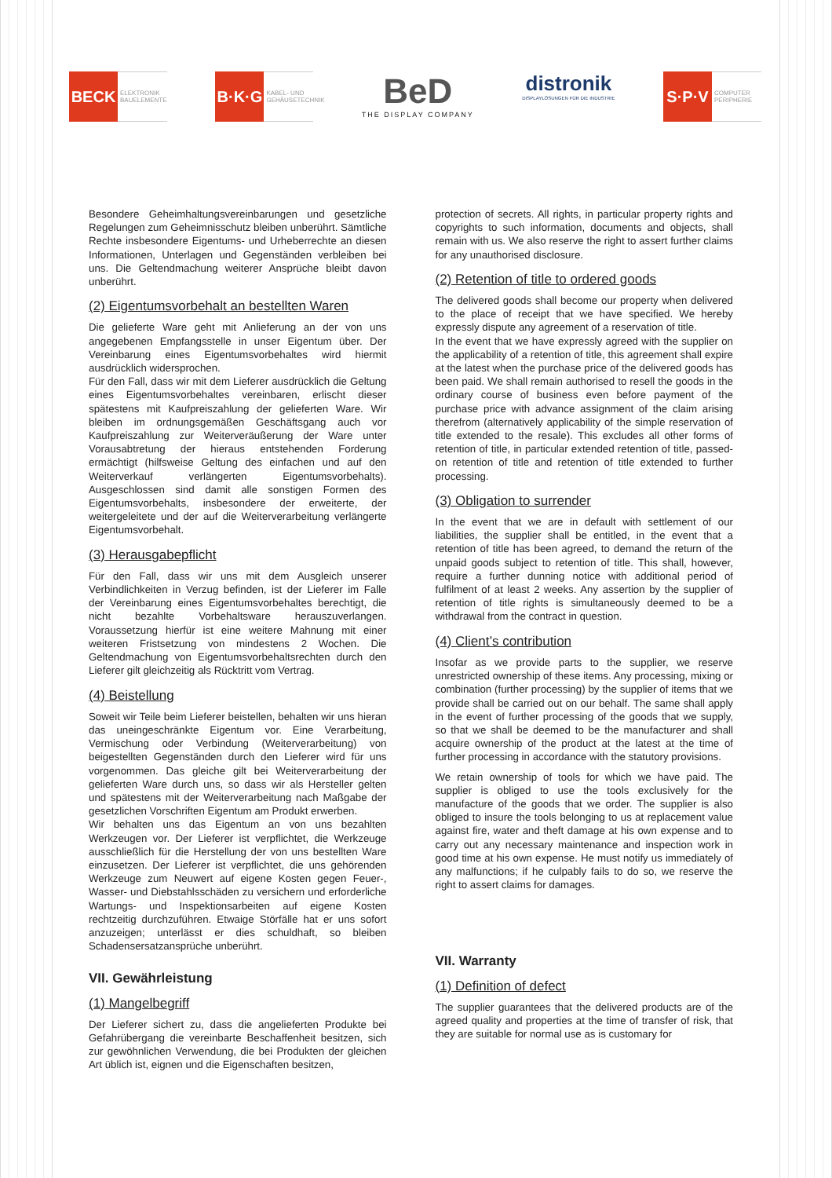BECK
ELEKTRONIK BAUELEMENTE
B·K·G
KABEL- UND GEHÄUSETECHNIK
BeD
THE DISPLAY COMPANY
distronik
DISPLAYLÖSUNGEN FÜR DIE INDUSTRIE
S·P·V
COMPUTER PERIPHERIE
Besondere Geheimhaltungsvereinbarungen und gesetzliche Regelungen zum Geheimnisschutz bleiben unberührt. Sämtliche Rechte insbesondere Eigentums- und Urheberrechte an diesen Informationen, Unterlagen und Gegenständen verbleiben bei uns. Die Geltendmachung weiterer Ansprüche bleibt davon unberührt.
(2) Eigentumsvorbehalt an bestellten Waren
Die gelieferte Ware geht mit Anlieferung an der von uns angegebenen Empfangsstelle in unser Eigentum über. Der Vereinbarung eines Eigentumsvorbehaltes wird hiermit ausdrücklich widersprochen.
Für den Fall, dass wir mit dem Lieferer ausdrücklich die Geltung eines Eigentumsvorbehaltes vereinbaren, erlischt dieser spätestens mit Kaufpreiszahlung der gelieferten Ware. Wir bleiben im ordnungsgemäßen Geschäftsgang auch vor Kaufpreiszahlung zur Weiterveräußerung der Ware unter Vorausabtretung der hieraus entstehenden Forderung ermächtigt (hilfsweise Geltung des einfachen und auf den Weiterverkauf verlängerten Eigentumsvorbehalts). Ausgeschlossen sind damit alle sonstigen Formen des Eigentumsvorbehalts, insbesondere der erweiterte, der weitergeleitete und der auf die Weiterverarbeitung verlängerte Eigentumsvorbehalt.
(3) Herausgabepflicht
Für den Fall, dass wir uns mit dem Ausgleich unserer Verbindlichkeiten in Verzug befinden, ist der Lieferer im Falle der Vereinbarung eines Eigentumsvorbehaltes berechtigt, die nicht bezahlte Vorbehaltsware herauszuverlangen. Voraussetzung hierfür ist eine weitere Mahnung mit einer weiteren Fristsetzung von mindestens 2 Wochen. Die Geltendmachung von Eigentumsvorbehaltsrechten durch den Lieferer gilt gleichzeitig als Rücktritt vom Vertrag.
(4) Beistellung
Soweit wir Teile beim Lieferer beistellen, behalten wir uns hieran das uneingeschränkte Eigentum vor. Eine Verarbeitung, Vermischung oder Verbindung (Weiterverarbeitung) von beigestellten Gegenständen durch den Lieferer wird für uns vorgenommen. Das gleiche gilt bei Weiterverarbeitung der gelieferten Ware durch uns, so dass wir als Hersteller gelten und spätestens mit der Weiterverarbeitung nach Maßgabe der gesetzlichen Vorschriften Eigentum am Produkt erwerben.
Wir behalten uns das Eigentum an von uns bezahlten Werkzeugen vor. Der Lieferer ist verpflichtet, die Werkzeuge ausschließlich für die Herstellung der von uns bestellten Ware einzusetzen. Der Lieferer ist verpflichtet, die uns gehörenden Werkzeuge zum Neuwert auf eigene Kosten gegen Feuer-, Wasser- und Diebstahlsschäden zu versichern und erforderliche Wartungs- und Inspektionsarbeiten auf eigene Kosten rechtzeitig durchzuführen. Etwaige Störfälle hat er uns sofort anzuzeigen; unterlässt er dies schuldhaft, so bleiben Schadensersatzansprüche unberührt.
VII. Gewährleistung
(1) Mangelbegriff
Der Lieferer sichert zu, dass die angelieferten Produkte bei Gefahrübergang die vereinbarte Beschaffenheit besitzen, sich zur gewöhnlichen Verwendung, die bei Produkten der gleichen Art üblich ist, eignen und die Eigenschaften besitzen,
protection of secrets. All rights, in particular property rights and copyrights to such information, documents and objects, shall remain with us. We also reserve the right to assert further claims for any unauthorised disclosure.
(2) Retention of title to ordered goods
The delivered goods shall become our property when delivered to the place of receipt that we have specified. We hereby expressly dispute any agreement of a reservation of title.
In the event that we have expressly agreed with the supplier on the applicability of a retention of title, this agreement shall expire at the latest when the purchase price of the delivered goods has been paid. We shall remain authorised to resell the goods in the ordinary course of business even before payment of the purchase price with advance assignment of the claim arising therefrom (alternatively applicability of the simple reservation of title extended to the resale). This excludes all other forms of retention of title, in particular extended retention of title, passed-on retention of title and retention of title extended to further processing.
(3) Obligation to surrender
In the event that we are in default with settlement of our liabilities, the supplier shall be entitled, in the event that a retention of title has been agreed, to demand the return of the unpaid goods subject to retention of title. This shall, however, require a further dunning notice with additional period of fulfilment of at least 2 weeks. Any assertion by the supplier of retention of title rights is simultaneously deemed to be a withdrawal from the contract in question.
(4) Client’s contribution
Insofar as we provide parts to the supplier, we reserve unrestricted ownership of these items. Any processing, mixing or combination (further processing) by the supplier of items that we provide shall be carried out on our behalf. The same shall apply in the event of further processing of the goods that we supply, so that we shall be deemed to be the manufacturer and shall acquire ownership of the product at the latest at the time of further processing in accordance with the statutory provisions.
We retain ownership of tools for which we have paid. The supplier is obliged to use the tools exclusively for the manufacture of the goods that we order. The supplier is also obliged to insure the tools belonging to us at replacement value against fire, water and theft damage at his own expense and to carry out any necessary maintenance and inspection work in good time at his own expense. He must notify us immediately of any malfunctions; if he culpably fails to do so, we reserve the right to assert claims for damages.
VII. Warranty
(1) Definition of defect
The supplier guarantees that the delivered products are of the agreed quality and properties at the time of transfer of risk, that they are suitable for normal use as is customary for